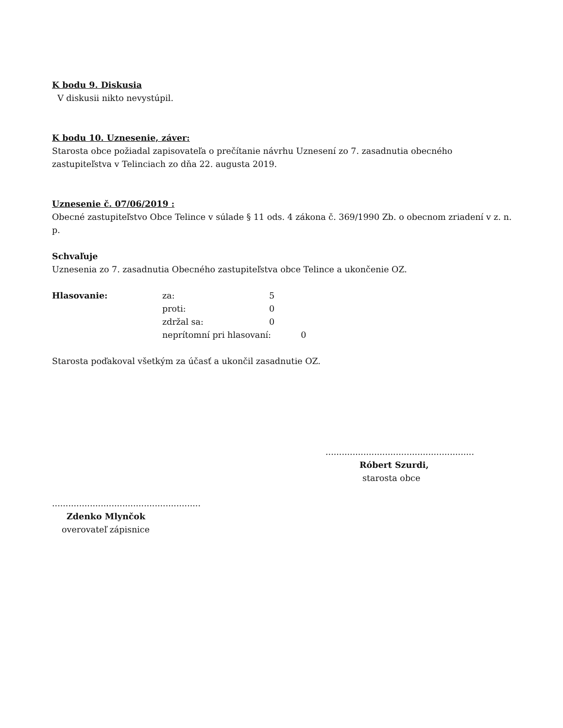K bodu 9. Diskusia
V diskusii nikto nevystúpil.
K bodu 10. Uznesenie, záver:
Starosta obce požiadal zapisovateľa o prečítanie návrhu Uznesení zo 7. zasadnutia obecného zastupiteľstva v Telinciach zo dňa 22. augusta 2019.
Uznesenie č. 07/06/2019 :
Obecné zastupiteľstvo Obce Telince v súlade § 11 ods. 4 zákona č. 369/1990 Zb. o obecnom zriadení v z. n. p.
Schvaľuje
Uznesenia zo 7. zasadnutia Obecného zastupiteľstva obce Telince a ukončenie OZ.
| Hlasovanie: | za: | 5 |
| | proti: | 0 |
| | zdržal sa: | 0 |
| | neprítomní pri hlasovaní: 0 | |
Starosta poďakoval všetkým za účasť a ukončil zasadnutie OZ.
.......................................................
Róbert Szurdi,
starosta obce
.......................................................
Zdenko Mlynčok
overovateľ zápisnice